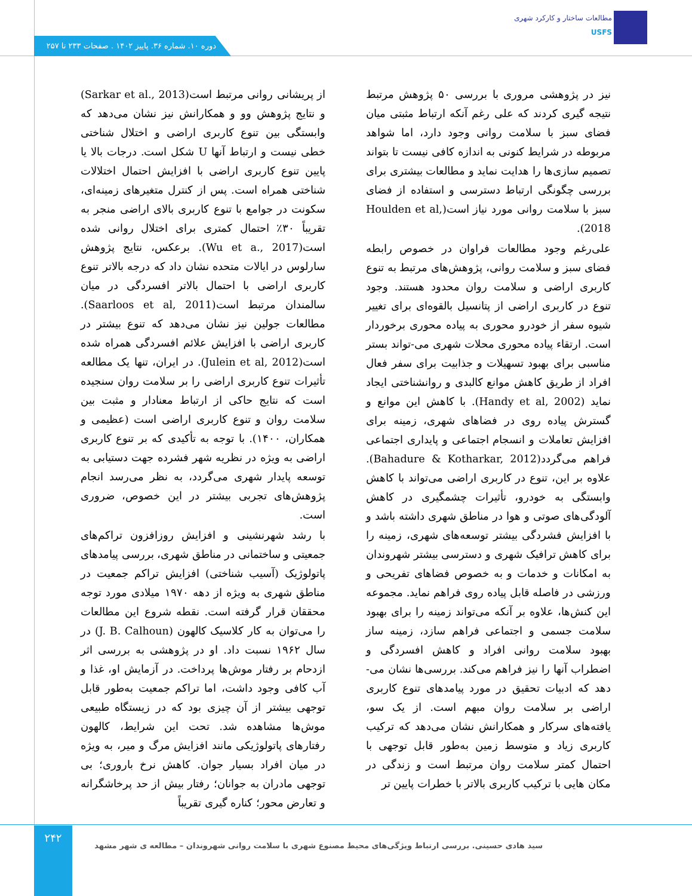مطالعات ساختار و کارکرد شهری
USFS
دوره ۱۰. شماره ۳۶. پاییز ۱۴۰۲ . صفحات ۲۳۳ تا ۲۵۷
نیز در پژوهشی مروری با بررسی ۵۰ پژوهش مرتبط نتیجه گیری کردند که علی رغم آنکه ارتباط مثبتی میان فضای سبز با سلامت روانی وجود دارد، اما شواهد مربوطه در شرایط کنونی به اندازه کافی نیست تا بتواند تصمیم سازی‌ها را هدایت نماید و مطالعات بیشتری برای بررسی چگونگی ارتباط دسترسی و استفاده از فضای سبز با سلامت روانی مورد نیاز است(Houlden et al, 2018).
علی‌رغم وجود مطالعات فراوان در خصوص رابطه فضای سبز و سلامت روانی، پژوهش‌های مرتبط به تنوع کاربری اراضی و سلامت روان محدود هستند. وجود تنوع در کاربری اراضی از پتانسیل بالقوه‌ای برای تغییر شیوه سفر از خودرو محوری به پیاده محوری برخوردار است. ارتقاء پیاده محوری محلات شهری می-تواند بستر مناسبی برای بهبود تسهیلات و جذابیت برای سفر فعال افراد از طریق کاهش موانع کالبدی و روانشناختی ایجاد نماید (Handy et al, 2002). با کاهش این موانع و گسترش پیاده روی در فضاهای شهری، زمینه برای افزایش تعاملات و انسجام اجتماعی و پایداری اجتماعی فراهم می‌گردد(Bahadure & Kotharkar, 2012). علاوه بر این، تنوع در کاربری اراضی می‌تواند با کاهش وابستگی به خودرو، تأثیرات چشمگیری در کاهش آلودگی‌های صوتی و هوا در مناطق شهری داشته باشد و با افزایش فشردگی بیشتر توسعه‌های شهری، زمینه را برای کاهش ترافیک شهری و دسترسی بیشتر شهروندان به امکانات و خدمات و به خصوص فضاهای تفریحی و ورزشی در فاصله قابل پیاده روی فراهم نماید. مجموعه این کنش‌ها، علاوه بر آنکه می‌تواند زمینه را برای بهبود سلامت جسمی و اجتماعی فراهم سازد، زمینه ساز بهبود سلامت روانی افراد و کاهش افسردگی و اضطراب آنها را نیز فراهم می‌کند. بررسی‌ها نشان می-دهد که ادبیات تحقیق در مورد پیامدهای تنوع کاربری اراضی بر سلامت روان مبهم است. از یک سو، یافته‌های سرکار و همکارانش نشان می‌دهد که ترکیب کاربری زیاد و متوسط زمین به‌طور قابل توجهی با احتمال کمتر سلامت روان مرتبط است و زندگی در مکان هایی با ترکیب کاربری بالاتر با خطرات پایین تر
از پریشانی روانی مرتبط است(Sarkar et al., 2013) و نتایج پژوهش وو و همکارانش نیز نشان می‌دهد که وابستگی بین تنوع کاربری اراضی و اختلال شناختی خطی نیست و ارتباط آنها U شکل است. درجات بالا یا پایین تنوع کاربری اراضی با افزایش احتمال اختلالات شناختی همراه است. پس از کنترل متغیرهای زمینه‌ای، سکونت در جوامع با تنوع کاربری بالای اراضی منجر به تقریباً ۳۰٪ احتمال کمتری برای اختلال روانی شده است(Wu et a., 2017). برعکس، نتایج پژوهش سارلوس در ایالات متحده نشان داد که درجه بالاتر تنوع کاربری اراضی با احتمال بالاتر افسردگی در میان سالمندان مرتبط است(Saarloos et al, 2011). مطالعات جولین نیز نشان می‌دهد که تنوع بیشتر در کاربری اراضی با افزایش علائم افسردگی همراه شده است(Julein et al, 2012). در ایران، تنها یک مطالعه تأثیرات تنوع کاربری اراضی را بر سلامت روان سنجیده است که نتایج حاکی از ارتباط معنادار و مثبت بین سلامت روان و تنوع کاربری اراضی است (عظیمی و همکاران، ۱۴۰۰). با توجه به تأکیدی که بر تنوع کاربری اراضی به ویژه در نظریه شهر فشرده جهت دستیابی به توسعه پایدار شهری می‌گردد، به نظر می‌رسد انجام پژوهش‌های تجربی بیشتر در این خصوص، ضروری است.
با رشد شهرنشینی و افزایش روزافزون تراکم‌های جمعیتی و ساختمانی در مناطق شهری، بررسی پیامدهای پاتولوژیک (آسیب شناختی) افزایش تراکم جمعیت در مناطق شهری به ویژه از دهه ۱۹۷۰ میلادی مورد توجه محققان قرار گرفته است. نقطه شروع این مطالعات را می‌توان به کار کلاسیک کالهون (J. B. Calhoun) در سال ۱۹۶۲ نسبت داد. او در پژوهشی به بررسی اثر ازدحام بر رفتار موش‌ها پرداخت. در آزمایش او، غذا و آب کافی وجود داشت، اما تراکم جمعیت به‌طور قابل توجهی بیشتر از آن چیزی بود که در زیستگاه طبیعی موش‌ها مشاهده شد. تحت این شرایط، کالهون رفتارهای پاتولوژیکی مانند افزایش مرگ و میر، به ویژه در میان افراد بسیار جوان. کاهش نرخ باروری؛ بی توجهی مادران به جوانان؛ رفتار بیش از حد پرخاشگرانه و تعارض محور؛ کناره گیری تقریباً
۲۴۲
سید هادی حسینی. بررسی ارتباط ویژگی‌های محیط مصنوع شهری با سلامت روانی شهروندان – مطالعه ی شهر مشهد